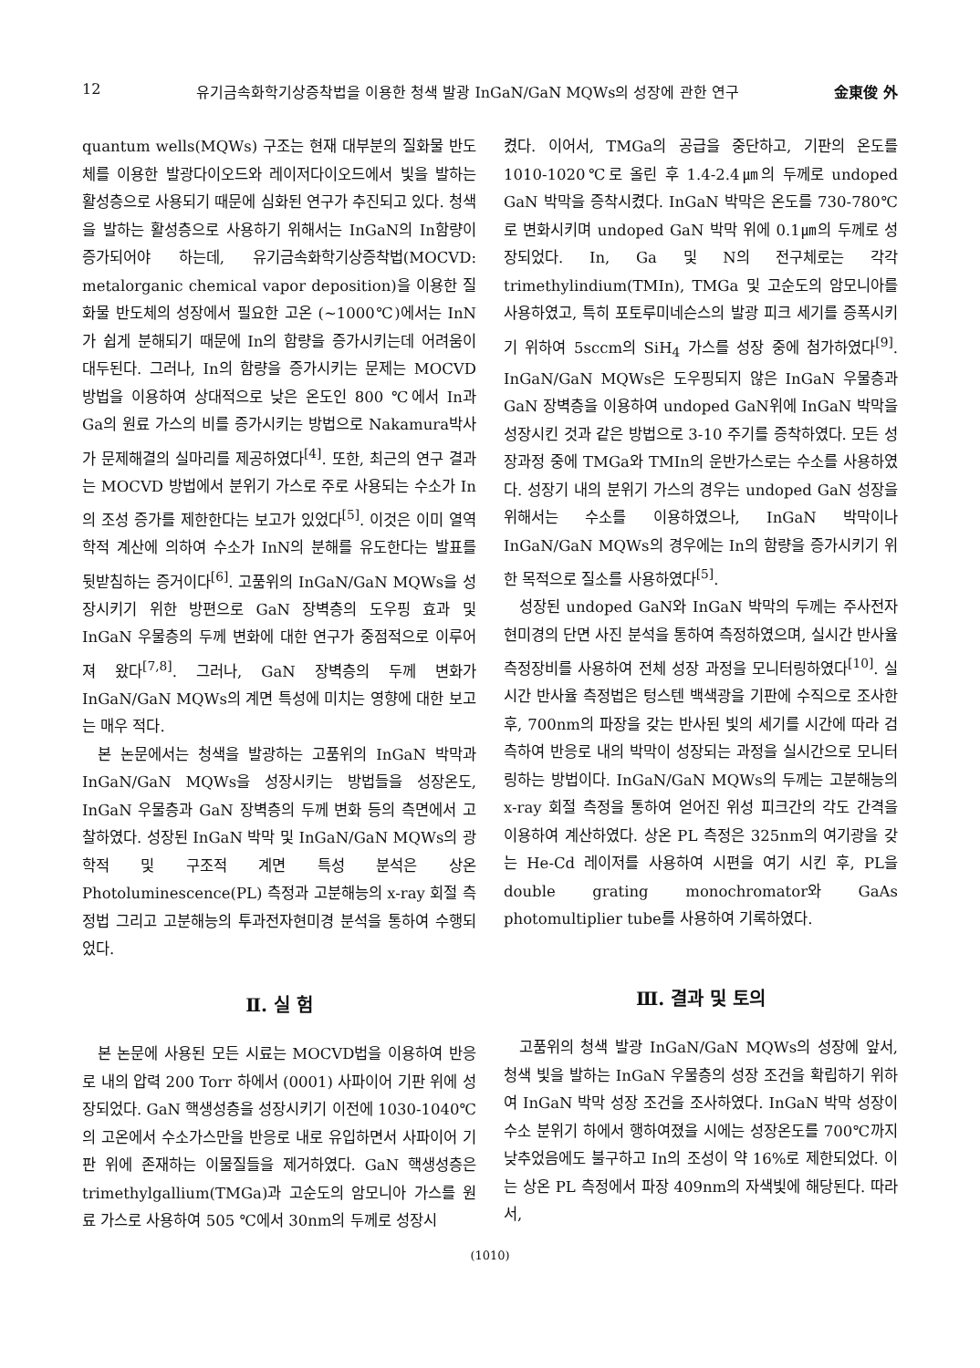12 유기금속화학기상증착법을 이용한 청색 발광 InGaN/GaN MQWs의 성장에 관한 연구 金東俊 外
quantum wells(MQWs) 구조는 현재 대부분의 질화물 반도체를 이용한 발광다이오드와 레이저다이오드에서 빛을 발하는 활성층으로 사용되기 때문에 심화된 연구가 추진되고 있다. 청색을 발하는 활성층으로 사용하기 위해서는 InGaN의 In함량이 증가되어야 하는데, 유기금속화학기상증착법(MOCVD: metalorganic chemical vapor deposition)을 이용한 질화물 반도체의 성장에서 필요한 고온 (~1000℃)에서는 InN가 쉽게 분해되기 때문에 In의 함량을 증가시키는데 어려움이 대두된다. 그러나, In의 함량을 증가시키는 문제는 MOCVD 방법을 이용하여 상대적으로 낮은 온도인 800 ℃에서 In과 Ga의 원료 가스의 비를 증가시키는 방법으로 Nakamura박사가 문제해결의 실마리를 제공하였다<sup>[4]</sup>. 또한, 최근의 연구 결과는 MOCVD 방법에서 분위기 가스로 주로 사용되는 수소가 In의 조성 증가를 제한한다는 보고가 있었다<sup>[5]</sup>. 이것은 이미 열역학적 계산에 의하여 수소가 InN의 분해를 유도한다는 발표를 뒷받침하는 증거이다<sup>[6]</sup>. 고품위의 InGaN/GaN MQWs을 성장시키기 위한 방편으로 GaN 장벽층의 도우핑 효과 및 InGaN 우물층의 두께 변화에 대한 연구가 중점적으로 이루어져 왔다<sup>[7,8]</sup>. 그러나, GaN 장벽층의 두께 변화가 InGaN/GaN MQWs의 계면 특성에 미치는 영향에 대한 보고는 매우 적다.
본 논문에서는 청색을 발광하는 고품위의 InGaN 박막과 InGaN/GaN MQWs을 성장시키는 방법들을 성장온도, InGaN 우물층과 GaN 장벽층의 두께 변화 등의 측면에서 고찰하였다. 성장된 InGaN 박막 및 InGaN/GaN MQWs의 광학적 및 구조적 계면 특성 분석은 상온 Photoluminescence(PL) 측정과 고분해능의 x-ray 회절 측정법 그리고 고분해능의 투과전자현미경 분석을 통하여 수행되었다.
Ⅱ. 실 험
본 논문에 사용된 모든 시료는 MOCVD법을 이용하여 반응로 내의 압력 200 Torr 하에서 (0001) 사파이어 기판 위에 성장되었다. GaN 핵생성층을 성장시키기 이전에 1030-1040℃의 고온에서 수소가스만을 반응로 내로 유입하면서 사파이어 기판 위에 존재하는 이물질들을 제거하였다. GaN 핵생성층은 trimethylgallium(TMGa)과 고순도의 암모니아 가스를 원료 가스로 사용하여 505 ℃에서 30nm의 두께로 성장시
켰다. 이어서, TMGa의 공급을 중단하고, 기판의 온도를 1010-1020℃로 올린 후 1.4-2.4㎛의 두께로 undoped GaN 박막을 증착시켰다. InGaN 박막은 온도를 730-780℃로 변화시키며 undoped GaN 박막 위에 0.1㎛의 두께로 성장되었다. In, Ga 및 N의 전구체로는 각각 trimethylindium(TMIn), TMGa 및 고순도의 암모니아를 사용하였고, 특히 포토루미네슨스의 발광 피크 세기를 증폭시키기 위하여 5sccm의 SiH<sub>4</sub> 가스를 성장 중에 첨가하였다<sup>[9]</sup>. InGaN/GaN MQWs은 도우핑되지 않은 InGaN 우물층과 GaN 장벽층을 이용하여 undoped GaN위에 InGaN 박막을 성장시킨 것과 같은 방법으로 3-10 주기를 증착하였다. 모든 성장과정 중에 TMGa와 TMIn의 운반가스로는 수소를 사용하였다. 성장기 내의 분위기 가스의 경우는 undoped GaN 성장을 위해서는 수소를 이용하였으나, InGaN 박막이나 InGaN/GaN MQWs의 경우에는 In의 함량을 증가시키기 위한 목적으로 질소를 사용하였다<sup>[5]</sup>.
성장된 undoped GaN와 InGaN 박막의 두께는 주사전자현미경의 단면 사진 분석을 통하여 측정하였으며, 실시간 반사율 측정장비를 사용하여 전체 성장 과정을 모니터링하였다<sup>[10]</sup>. 실시간 반사율 측정법은 텅스텐 백색광을 기판에 수직으로 조사한 후, 700nm의 파장을 갖는 반사된 빛의 세기를 시간에 따라 검측하여 반응로 내의 박막이 성장되는 과정을 실시간으로 모니터링하는 방법이다. InGaN/GaN MQWs의 두께는 고분해능의 x-ray 회절 측정을 통하여 얻어진 위성 피크간의 각도 간격을 이용하여 계산하였다. 상온 PL 측정은 325nm의 여기광을 갖는 He-Cd 레이저를 사용하여 시편을 여기 시킨 후, PL을 double grating monochromator와 GaAs photomultiplier tube를 사용하여 기록하였다.
Ⅲ. 결과 및 토의
고품위의 청색 발광 InGaN/GaN MQWs의 성장에 앞서, 청색 빛을 발하는 InGaN 우물층의 성장 조건을 확립하기 위하여 InGaN 박막 성장 조건을 조사하였다. InGaN 박막 성장이 수소 분위기 하에서 행하여졌을 시에는 성장온도를 700℃까지 낮추었음에도 불구하고 In의 조성이 약 16%로 제한되었다. 이는 상온 PL 측정에서 파장 409nm의 자색빛에 해당된다. 따라서,
(1010)